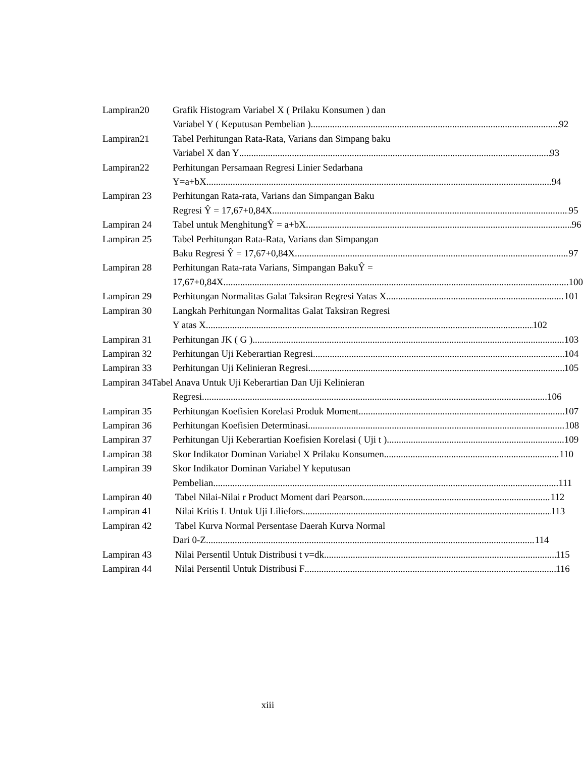Lampiran20 Grafik Histogram Variabel X ( Prilaku Konsumen ) dan
Variabel Y ( Keputusan Pembelian ) 92
Lampiran21 Tabel Perhitungan Rata-Rata, Varians dan Simpang baku
Variabel X dan Y 93
Lampiran22 Perhitungan Persamaan Regresi Linier Sedarhana
Y=a+bX 94
Lampiran 23 Perhitungan Rata-rata, Varians dan Simpangan Baku
Regresi Ŷ = 17,67+0,84X 95
Lampiran 24 Tabel untuk MenghitungŶ = a+bX 96
Lampiran 25 Tabel Perhitungan Rata-Rata, Varians dan Simpangan
Baku Regresi Ŷ = 17,67+0,84X 97
Lampiran 28 Perhitungan Rata-rata Varians, Simpangan BakuŶ =
17,67+0,84X 100
Lampiran 29 Perhitungan Normalitas Galat Taksiran Regresi Yatas X 101
Lampiran 30 Langkah Perhitungan Normalitas Galat Taksiran Regresi
Y atas X 102
Lampiran 31 Perhitungan JK ( G ) 103
Lampiran 32 Perhitungan Uji Keberartian Regresi 104
Lampiran 33 Perhitungan Uji Kelinieran Regresi 105
Lampiran 34Tabel Anava Untuk Uji Keberartian Dan Uji Kelinieran
Regresi 106
Lampiran 35 Perhitungan Koefisien Korelasi Produk Moment 107
Lampiran 36 Perhitungan Koefisien Determinasi 108
Lampiran 37 Perhitungan Uji Keberartian Koefisien Korelasi ( Uji t ).. 109
Lampiran 38 Skor Indikator Dominan Variabel X Prilaku Konsumen 110
Lampiran 39 Skor Indikator Dominan Variabel Y keputusan
Pembelian 111
Lampiran 40 Tabel Nilai-Nilai r Product Moment dari Pearson 112
Lampiran 41 Nilai Kritis L Untuk Uji Liliefors 113
Lampiran 42 Tabel Kurva Normal Persentase Daerah Kurva Normal
Dari 0-Z 114
Lampiran 43 Nilai Persentil Untuk Distribusi t v=dk 115
Lampiran 44 Nilai Persentil Untuk Distribusi F 116
xiii